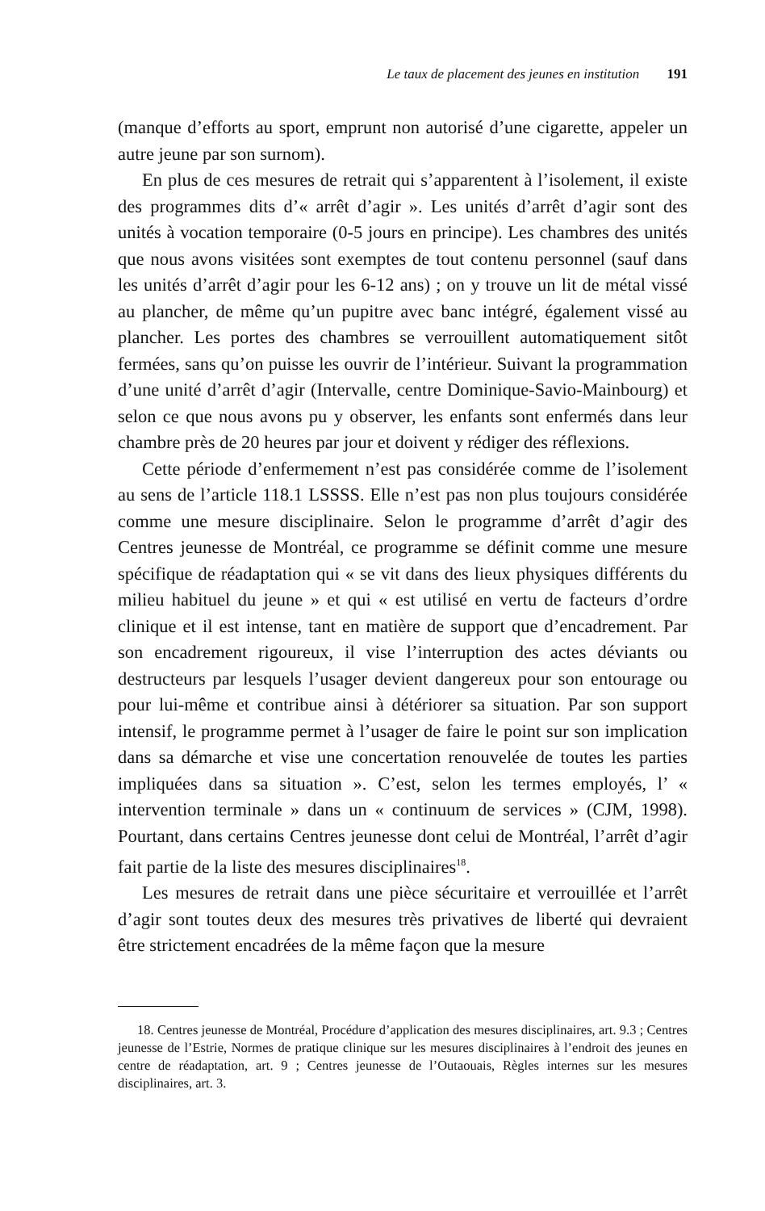Le taux de placement des jeunes en institution 191
(manque d’efforts au sport, emprunt non autorisé d’une cigarette, appeler un autre jeune par son surnom).
En plus de ces mesures de retrait qui s’apparentent à l’isolement, il existe des programmes dits d’« arrêt d’agir ». Les unités d’arrêt d’agir sont des unités à vocation temporaire (0-5 jours en principe). Les chambres des unités que nous avons visitées sont exemptes de tout contenu personnel (sauf dans les unités d’arrêt d’agir pour les 6-12 ans) ; on y trouve un lit de métal vissé au plancher, de même qu’un pupitre avec banc intégré, également vissé au plancher. Les portes des chambres se verrouillent automatiquement sitôt fermées, sans qu’on puisse les ouvrir de l’intérieur. Suivant la programmation d’une unité d’arrêt d’agir (Intervalle, centre Dominique-Savio-Mainbourg) et selon ce que nous avons pu y observer, les enfants sont enfermés dans leur chambre près de 20 heures par jour et doivent y rédiger des réflexions.
Cette période d’enfermement n’est pas considérée comme de l’isolement au sens de l’article 118.1 LSSSS. Elle n’est pas non plus toujours considérée comme une mesure disciplinaire. Selon le programme d’arrêt d’agir des Centres jeunesse de Montréal, ce programme se définit comme une mesure spécifique de réadaptation qui « se vit dans des lieux physiques différents du milieu habituel du jeune » et qui « est utilisé en vertu de facteurs d’ordre clinique et il est intense, tant en matière de support que d’encadrement. Par son encadrement rigoureux, il vise l’interruption des actes déviants ou destructeurs par lesquels l’usager devient dangereux pour son entourage ou pour lui-même et contribue ainsi à détériorer sa situation. Par son support intensif, le programme permet à l’usager de faire le point sur son implication dans sa démarche et vise une concertation renouvelée de toutes les parties impliquées dans sa situation ». C’est, selon les termes employés, l’ « intervention terminale » dans un « continuum de services » (CJM, 1998). Pourtant, dans certains Centres jeunesse dont celui de Montréal, l’arrêt d’agir fait partie de la liste des mesures disciplinaires<sup>18</sup>.
Les mesures de retrait dans une pièce sécuritaire et verrouillée et l’arrêt d’agir sont toutes deux des mesures très privatives de liberté qui devraient être strictement encadrées de la même façon que la mesure
18. Centres jeunesse de Montréal, Procédure d’application des mesures disciplinaires, art. 9.3 ; Centres jeunesse de l’Estrie, Normes de pratique clinique sur les mesures disciplinaires à l’endroit des jeunes en centre de réadaptation, art. 9 ; Centres jeunesse de l’Outaouais, Règles internes sur les mesures disciplinaires, art. 3.